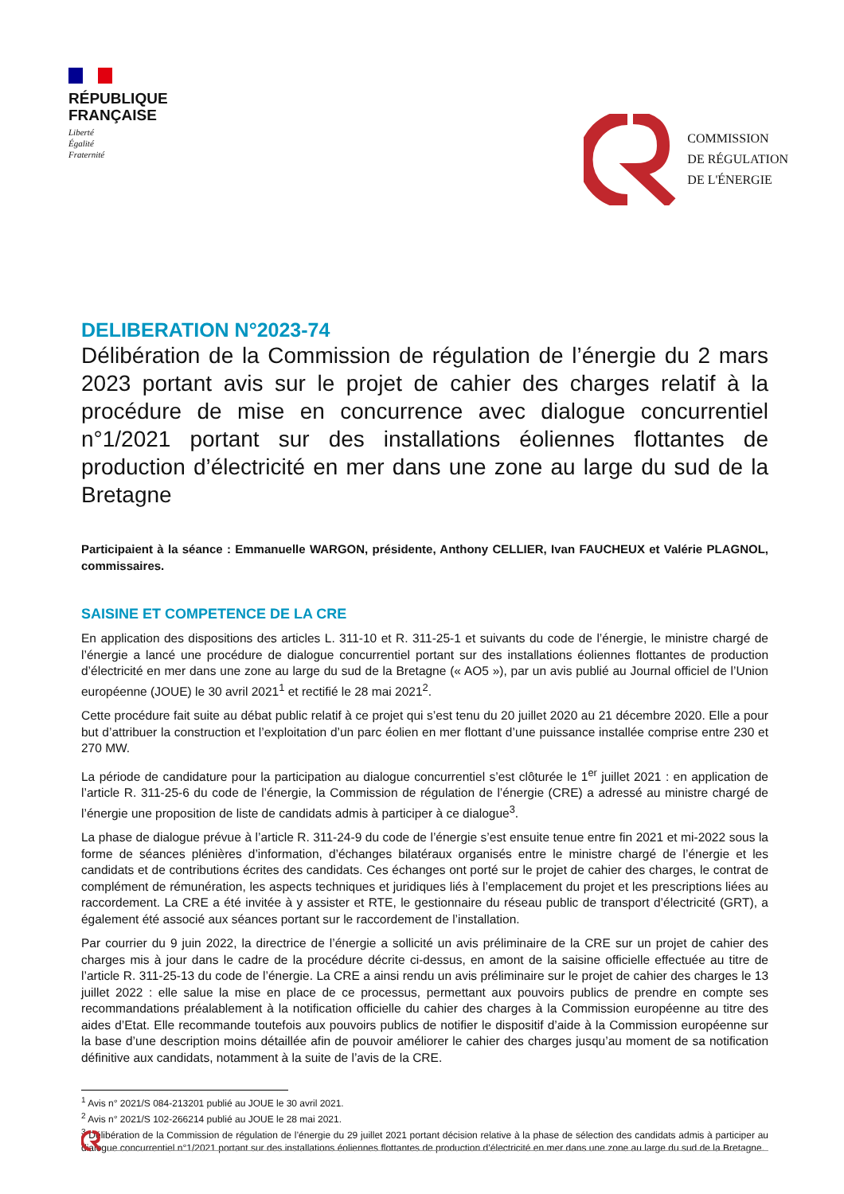RÉPUBLIQUE
FRANÇAISE
Liberté
Égalité
Fraternité
COMMISSION
DE RÉGULATION
DE L'ÉNERGIE
DELIBERATION N°2023-74
Délibération de la Commission de régulation de l’énergie du 2 mars 2023 portant avis sur le projet de cahier des charges relatif à la procédure de mise en concurrence avec dialogue concurrentiel n°1/2021 portant sur des installations éoliennes flottantes de production d’électricité en mer dans une zone au large du sud de la Bretagne
Participaient à la séance : Emmanuelle WARGON, présidente, Anthony CELLIER, Ivan FAUCHEUX et Valérie PLAGNOL, commissaires.
SAISINE ET COMPETENCE DE LA CRE
En application des dispositions des articles L. 311-10 et R. 311-25-1 et suivants du code de l’énergie, le ministre chargé de l’énergie a lancé une procédure de dialogue concurrentiel portant sur des installations éoliennes flottantes de production d’électricité en mer dans une zone au large du sud de la Bretagne (« AO5 »), par un avis publié au Journal officiel de l’Union européenne (JOUE) le 30 avril 2021<sup>1</sup> et rectifié le 28 mai 2021<sup>2</sup>.
Cette procédure fait suite au débat public relatif à ce projet qui s’est tenu du 20 juillet 2020 au 21 décembre 2020. Elle a pour but d’attribuer la construction et l’exploitation d’un parc éolien en mer flottant d’une puissance installée comprise entre 230 et 270 MW.
La période de candidature pour la participation au dialogue concurrentiel s’est clôturée le 1<sup>er</sup> juillet 2021 : en application de l’article R. 311-25-6 du code de l’énergie, la Commission de régulation de l’énergie (CRE) a adressé au ministre chargé de l’énergie une proposition de liste de candidats admis à participer à ce dialogue<sup>3</sup>.
La phase de dialogue prévue à l’article R. 311-24-9 du code de l’énergie s’est ensuite tenue entre fin 2021 et mi-2022 sous la forme de séances plénières d’information, d’échanges bilatéraux organisés entre le ministre chargé de l’énergie et les candidats et de contributions écrites des candidats. Ces échanges ont porté sur le projet de cahier des charges, le contrat de complément de rémunération, les aspects techniques et juridiques liés à l’emplacement du projet et les prescriptions liées au raccordement. La CRE a été invitée à y assister et RTE, le gestionnaire du réseau public de transport d’électricité (GRT), a également été associé aux séances portant sur le raccordement de l’installation.
Par courrier du 9 juin 2022, la directrice de l’énergie a sollicité un avis préliminaire de la CRE sur un projet de cahier des charges mis à jour dans le cadre de la procédure décrite ci-dessus, en amont de la saisine officielle effectuée au titre de l’article R. 311-25-13 du code de l’énergie. La CRE a ainsi rendu un avis préliminaire sur le projet de cahier des charges le 13 juillet 2022 : elle salue la mise en place de ce processus, permettant aux pouvoirs publics de prendre en compte ses recommandations préalablement à la notification officielle du cahier des charges à la Commission européenne au titre des aides d’Etat. Elle recommande toutefois aux pouvoirs publics de notifier le dispositif d’aide à la Commission européenne sur la base d’une description moins détaillée afin de pouvoir améliorer le cahier des charges jusqu’au moment de sa notification définitive aux candidats, notamment à la suite de l’avis de la CRE.
<sup>1</sup> Avis n° 2021/S 084-213201 publié au JOUE le 30 avril 2021.
<sup>2</sup> Avis n° 2021/S 102-266214 publié au JOUE le 28 mai 2021.
<sup>3</sup> Délibération de la Commission de régulation de l’énergie du 29 juillet 2021 portant décision relative à la phase de sélection des candidats admis à participer au dialogue concurrentiel n°1/2021 portant sur des installations éoliennes flottantes de production d’électricité en mer dans une zone au large du sud de la Bretagne.